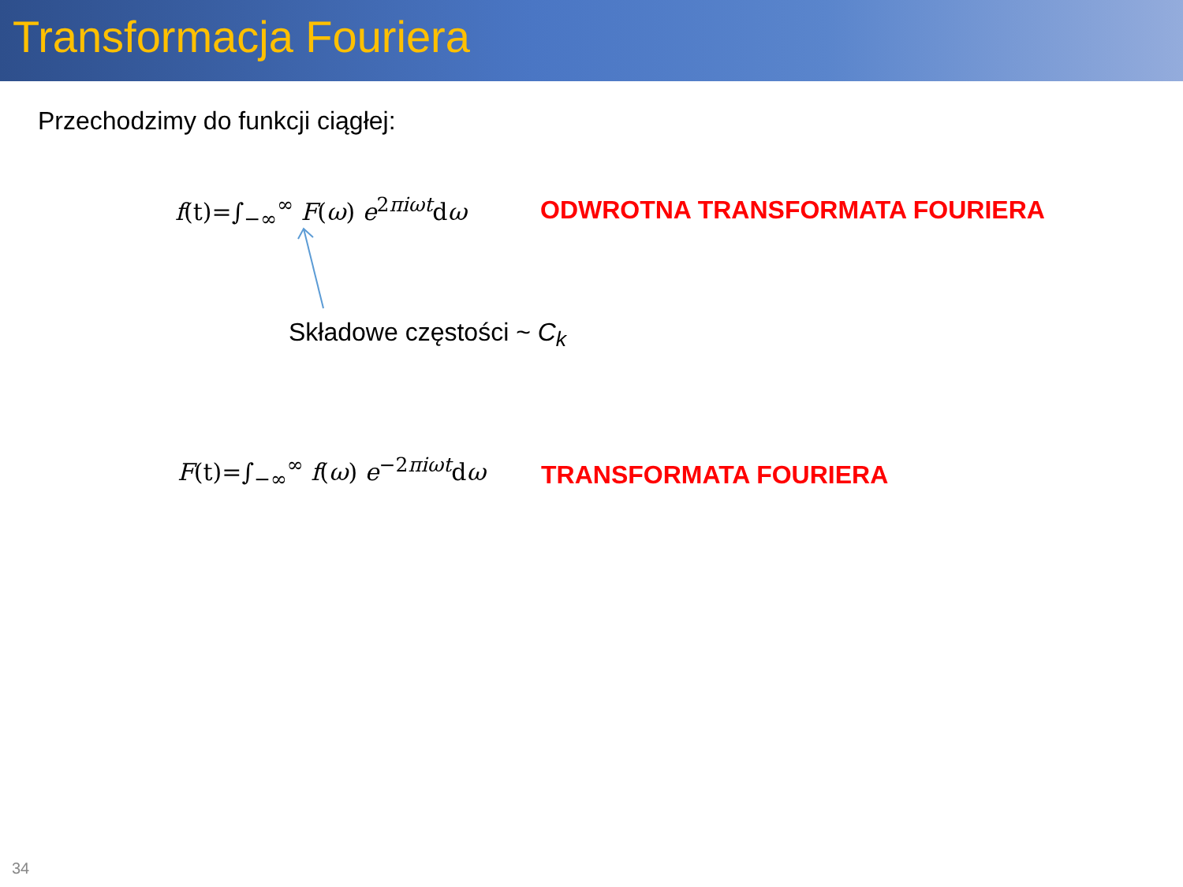Transformacja Fouriera
Przechodzimy do funkcji ciągłej:
f(t)=∫<sub>−∞</sub><sup>∞</sup> F(ω) e<sup>2πiωt</sup>dω ODWROTNA TRANSFORMATA FOURIERA
Składowe częstości ~ C<sub>k</sub>
F(t)=∫<sub>−∞</sub><sup>∞</sup> f(ω) e<sup>−2πiωt</sup>dω TRANSFORMATA FOURIERA
34